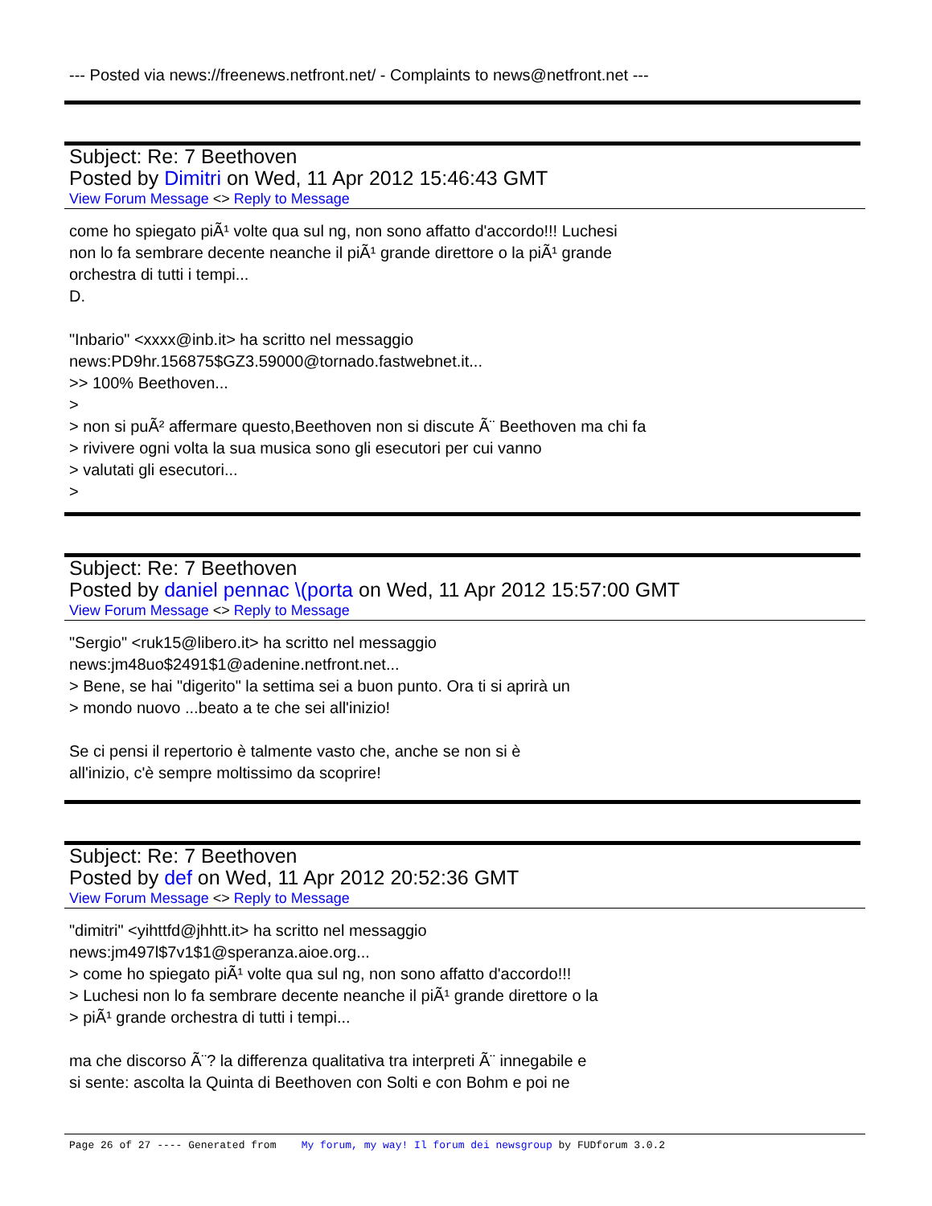--- Posted via news://freenews.netfront.net/ - Complaints to news@netfront.net ---
Subject: Re: 7 Beethoven
Posted by Dimitri on Wed, 11 Apr 2012 15:46:43 GMT
View Forum Message <> Reply to Message
come ho spiegato piÃ¹ volte qua sul ng, non sono affatto d'accordo!!! Luchesi
non lo fa sembrare decente neanche il piÃ¹ grande direttore o la piÃ¹ grande
orchestra di tutti i tempi...
D.
"Inbario" <xxxx@inb.it> ha scritto nel messaggio
news:PD9hr.156875$GZ3.59000@tornado.fastwebnet.it...
>> 100% Beethoven...
>
> non si puÃ² affermare questo,Beethoven non si discute Ã¨ Beethoven ma chi fa
> rivivere ogni volta la sua musica sono gli esecutori per cui vanno
> valutati gli esecutori...
>
Subject: Re: 7 Beethoven
Posted by daniel pennac \(porta on Wed, 11 Apr 2012 15:57:00 GMT
View Forum Message <> Reply to Message
"Sergio" <ruk15@libero.it> ha scritto nel messaggio
news:jm48uo$2491$1@adenine.netfront.net...
> Bene, se hai "digerito" la settima sei a buon punto. Ora ti si aprirà un
> mondo nuovo ...beato a te che sei all'inizio!
Se ci pensi il repertorio è talmente vasto che, anche se non si è
all'inizio, c'è sempre moltissimo da scoprire!
Subject: Re: 7 Beethoven
Posted by def on Wed, 11 Apr 2012 20:52:36 GMT
View Forum Message <> Reply to Message
"dimitri" <yihttfd@jhhtt.it> ha scritto nel messaggio
news:jm497l$7v1$1@speranza.aioe.org...
> come ho spiegato piÃ¹ volte qua sul ng, non sono affatto d'accordo!!!
> Luchesi non lo fa sembrare decente neanche il piÃ¹ grande direttore o la
> piÃ¹ grande orchestra di tutti i tempi...
ma che discorso Ã¨? la differenza qualitativa tra interpreti Ã¨ innegabile e
si sente: ascolta la Quinta di Beethoven con Solti e con Bohm e poi ne
Page 26 of 27 ---- Generated from My forum, my way! Il forum dei newsgroup by FUDforum 3.0.2